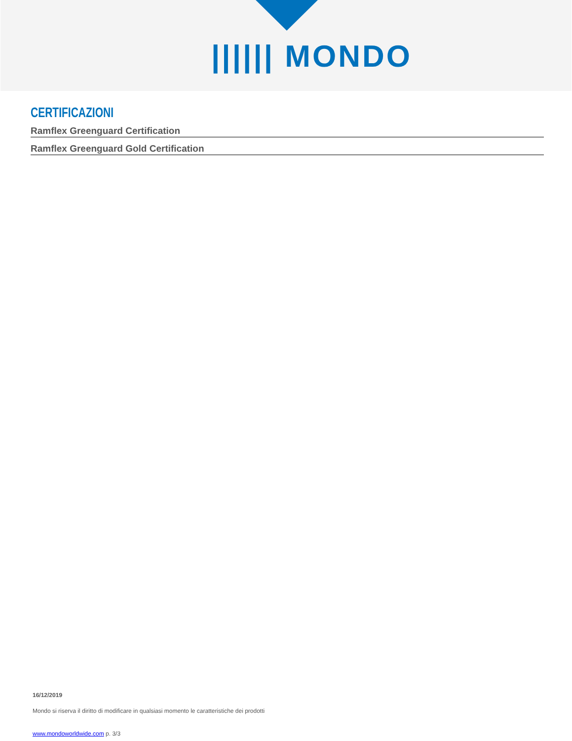|||||| MONDO
CERTIFICAZIONI
Ramflex Greenguard Certification
Ramflex Greenguard Gold Certification
16/12/2019
Mondo si riserva il diritto di modificare in qualsiasi momento le caratteristiche dei prodotti
www.mondoworldwide.com p. 3/3